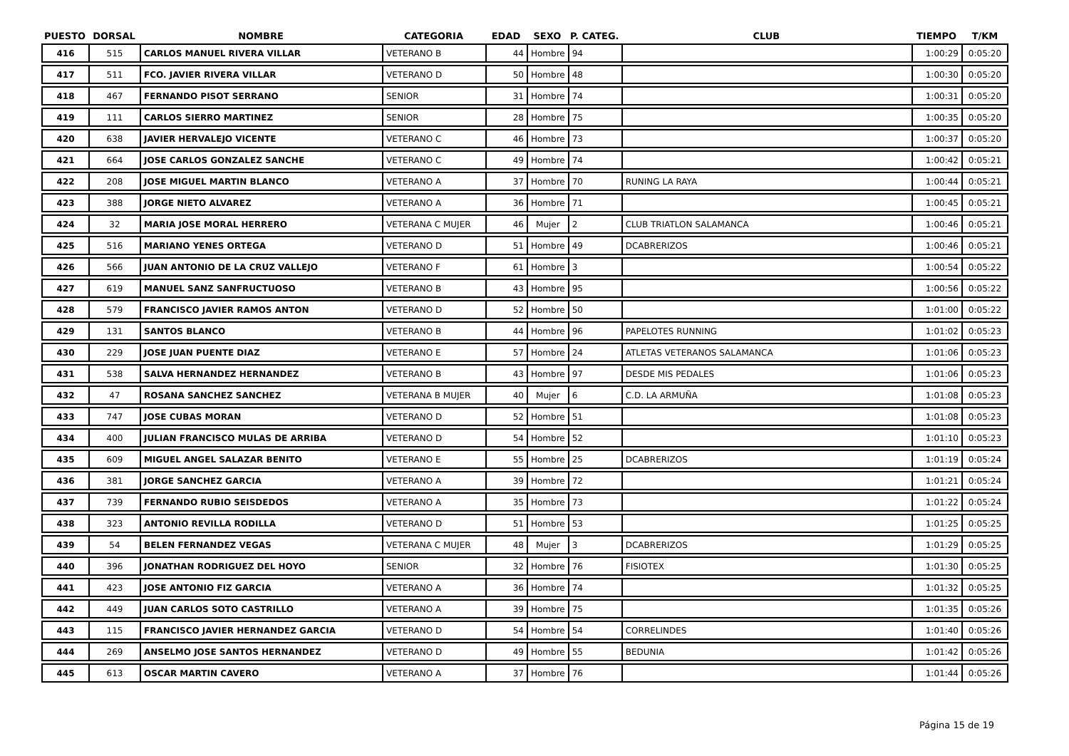| PUESTO | DORSAL | NOMBRE | CATEGORIA | EDAD | SEXO | P. CATEG. | CLUB | TIEMPO | T/KM |
| --- | --- | --- | --- | --- | --- | --- | --- | --- | --- |
| 416 | 515 | CARLOS MANUEL RIVERA VILLAR | VETERANO B | 44 | Hombre | 94 | | 1:00:29 | 0:05:20 |
| 417 | 511 | FCO. JAVIER RIVERA VILLAR | VETERANO D | 50 | Hombre | 48 | | 1:00:30 | 0:05:20 |
| 418 | 467 | FERNANDO PISOT SERRANO | SENIOR | 31 | Hombre | 74 | | 1:00:31 | 0:05:20 |
| 419 | 111 | CARLOS SIERRO MARTINEZ | SENIOR | 28 | Hombre | 75 | | 1:00:35 | 0:05:20 |
| 420 | 638 | JAVIER HERVALEJO VICENTE | VETERANO C | 46 | Hombre | 73 | | 1:00:37 | 0:05:20 |
| 421 | 664 | JOSE CARLOS GONZALEZ SANCHE | VETERANO C | 49 | Hombre | 74 | | 1:00:42 | 0:05:21 |
| 422 | 208 | JOSE MIGUEL MARTIN BLANCO | VETERANO A | 37 | Hombre | 70 | RUNING LA RAYA | 1:00:44 | 0:05:21 |
| 423 | 388 | JORGE NIETO ALVAREZ | VETERANO A | 36 | Hombre | 71 | | 1:00:45 | 0:05:21 |
| 424 | 32 | MARIA JOSE MORAL HERRERO | VETERANA C MUJER | 46 | Mujer | 2 | CLUB TRIATLON SALAMANCA | 1:00:46 | 0:05:21 |
| 425 | 516 | MARIANO YENES ORTEGA | VETERANO D | 51 | Hombre | 49 | DCABRERIZOS | 1:00:46 | 0:05:21 |
| 426 | 566 | JUAN ANTONIO DE LA CRUZ VALLEJO | VETERANO F | 61 | Hombre | 3 | | 1:00:54 | 0:05:22 |
| 427 | 619 | MANUEL SANZ SANFRUCTUOSO | VETERANO B | 43 | Hombre | 95 | | 1:00:56 | 0:05:22 |
| 428 | 579 | FRANCISCO JAVIER RAMOS ANTON | VETERANO D | 52 | Hombre | 50 | | 1:01:00 | 0:05:22 |
| 429 | 131 | SANTOS BLANCO | VETERANO B | 44 | Hombre | 96 | PAPELOTES RUNNING | 1:01:02 | 0:05:23 |
| 430 | 229 | JOSE JUAN PUENTE DIAZ | VETERANO E | 57 | Hombre | 24 | ATLETAS VETERANOS SALAMANCA | 1:01:06 | 0:05:23 |
| 431 | 538 | SALVA HERNANDEZ HERNANDEZ | VETERANO B | 43 | Hombre | 97 | DESDE MIS PEDALES | 1:01:06 | 0:05:23 |
| 432 | 47 | ROSANA SANCHEZ SANCHEZ | VETERANA B MUJER | 40 | Mujer | 6 | C.D. LA ARMUÑA | 1:01:08 | 0:05:23 |
| 433 | 747 | JOSE CUBAS MORAN | VETERANO D | 52 | Hombre | 51 | | 1:01:08 | 0:05:23 |
| 434 | 400 | JULIAN FRANCISCO MULAS DE ARRIBA | VETERANO D | 54 | Hombre | 52 | | 1:01:10 | 0:05:23 |
| 435 | 609 | MIGUEL ANGEL SALAZAR BENITO | VETERANO E | 55 | Hombre | 25 | DCABRERIZOS | 1:01:19 | 0:05:24 |
| 436 | 381 | JORGE SANCHEZ GARCIA | VETERANO A | 39 | Hombre | 72 | | 1:01:21 | 0:05:24 |
| 437 | 739 | FERNANDO RUBIO SEISDEDOS | VETERANO A | 35 | Hombre | 73 | | 1:01:22 | 0:05:24 |
| 438 | 323 | ANTONIO REVILLA RODILLA | VETERANO D | 51 | Hombre | 53 | | 1:01:25 | 0:05:25 |
| 439 | 54 | BELEN FERNANDEZ VEGAS | VETERANA C MUJER | 48 | Mujer | 3 | DCABRERIZOS | 1:01:29 | 0:05:25 |
| 440 | 396 | JONATHAN RODRIGUEZ DEL HOYO | SENIOR | 32 | Hombre | 76 | FISIOTEX | 1:01:30 | 0:05:25 |
| 441 | 423 | JOSE ANTONIO FIZ GARCIA | VETERANO A | 36 | Hombre | 74 | | 1:01:32 | 0:05:25 |
| 442 | 449 | JUAN CARLOS SOTO CASTRILLO | VETERANO A | 39 | Hombre | 75 | | 1:01:35 | 0:05:26 |
| 443 | 115 | FRANCISCO JAVIER HERNANDEZ GARCIA | VETERANO D | 54 | Hombre | 54 | CORRELINDES | 1:01:40 | 0:05:26 |
| 444 | 269 | ANSELMO JOSE SANTOS HERNANDEZ | VETERANO D | 49 | Hombre | 55 | BEDUNIA | 1:01:42 | 0:05:26 |
| 445 | 613 | OSCAR MARTIN CAVERO | VETERANO A | 37 | Hombre | 76 | | 1:01:44 | 0:05:26 |
Página 15 de 19